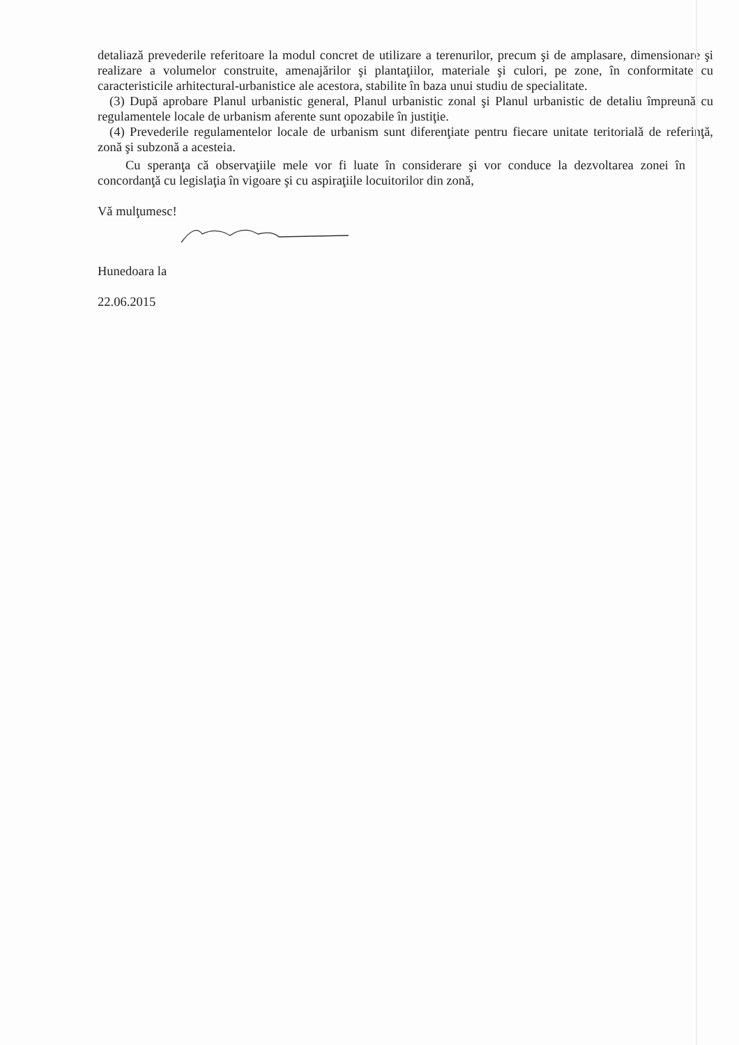detaliază prevederile referitoare la modul concret de utilizare a terenurilor, precum şi de amplasare, dimensionare şi realizare a volumelor construite, amenajărilor şi plantaţiilor, materiale şi culori, pe zone, în conformitate cu caracteristicile arhitectural-urbanistice ale acestora, stabilite în baza unui studiu de specialitate.
(3) După aprobare Planul urbanistic general, Planul urbanistic zonal şi Planul urbanistic de detaliu împreună cu regulamentele locale de urbanism aferente sunt opozabile în justiţie.
(4) Prevederile regulamentelor locale de urbanism sunt diferenţiate pentru fiecare unitate teritorială de referinţă, zonă şi subzonă a acesteia.
Cu speranţa că observaţiile mele vor fi luate în considerare şi vor conduce la dezvoltarea zonei în concordanţă cu legislaţia în vigoare şi cu aspiraţiile locuitorilor din zonă,
Vă mulţumesc!
Hunedoara la
22.06.2015